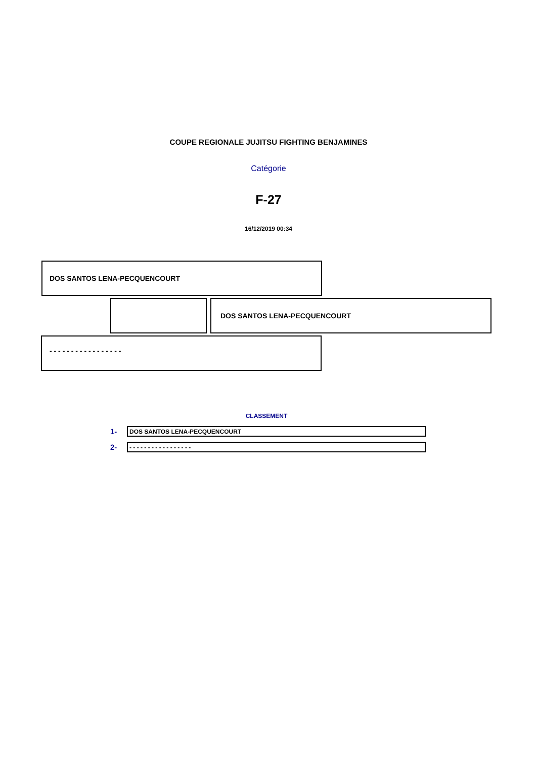COUPE REGIONALE JUJITSU FIGHTING BENJAMINES
Catégorie
F-27
16/12/2019 00:34
DOS SANTOS LENA-PECQUENCOURT
DOS SANTOS LENA-PECQUENCOURT
- - - - - - - - - - - - - - - - -
CLASSEMENT
1-
DOS SANTOS LENA-PECQUENCOURT
2-
- - - - - - - - - - - - - - - - -